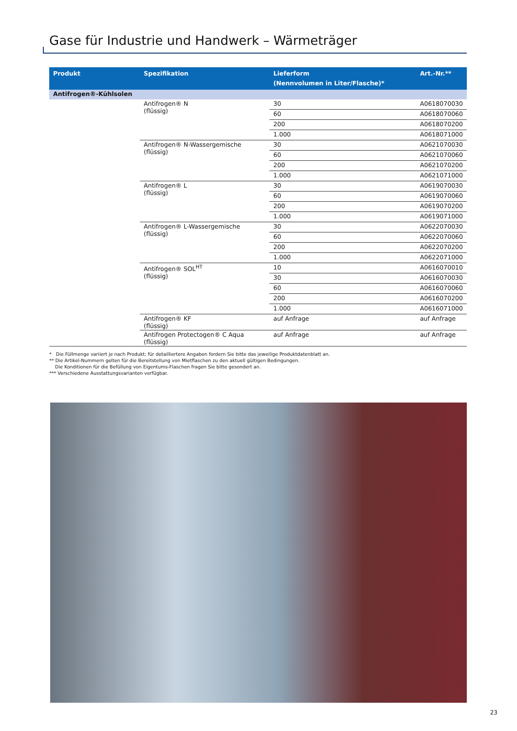Gase für Industrie und Handwerk – Wärmeträger
| Produkt | Spezifikation | Lieferform (Nennvolumen in Liter/Flasche)* | Art.-Nr.** |
| --- | --- | --- | --- |
| Antifrogen®-Kühlsolen | | | |
| | Antifrogen® N (flüssig) | 30 | A0618070030 |
| | | 60 | A0618070060 |
| | | 200 | A0618070200 |
| | | 1.000 | A0618071000 |
| | Antifrogen® N-Wassergemische (flüssig) | 30 | A0621070030 |
| | | 60 | A0621070060 |
| | | 200 | A0621070200 |
| | | 1.000 | A0621071000 |
| | Antifrogen® L (flüssig) | 30 | A0619070030 |
| | | 60 | A0619070060 |
| | | 200 | A0619070200 |
| | | 1.000 | A0619071000 |
| | Antifrogen® L-Wassergemische (flüssig) | 30 | A0622070030 |
| | | 60 | A0622070060 |
| | | 200 | A0622070200 |
| | | 1.000 | A0622071000 |
| | Antifrogen® SOL<sup>HT</sup> (flüssig) | 10 | A0616070010 |
| | | 30 | A0616070030 |
| | | 60 | A0616070060 |
| | | 200 | A0616070200 |
| | | 1.000 | A0616071000 |
| | Antifrogen® KF (flüssig) | auf Anfrage | auf Anfrage |
| | Antifrogen Protectogen® C Aqua (flüssig) | auf Anfrage | auf Anfrage |
* Die Füllmenge variiert je nach Produkt; für detailliertere Angaben fordern Sie bitte das jeweilige Produktdatenblatt an.
** Die Artikel-Nummern gelten für die Bereitstellung von Mietflaschen zu den aktuell gültigen Bedingungen.
Die Konditionen für die Befüllung von Eigentums-Flaschen fragen Sie bitte gesondert an.
*** Verschiedene Ausstattungsvarianten verfügbar.
23